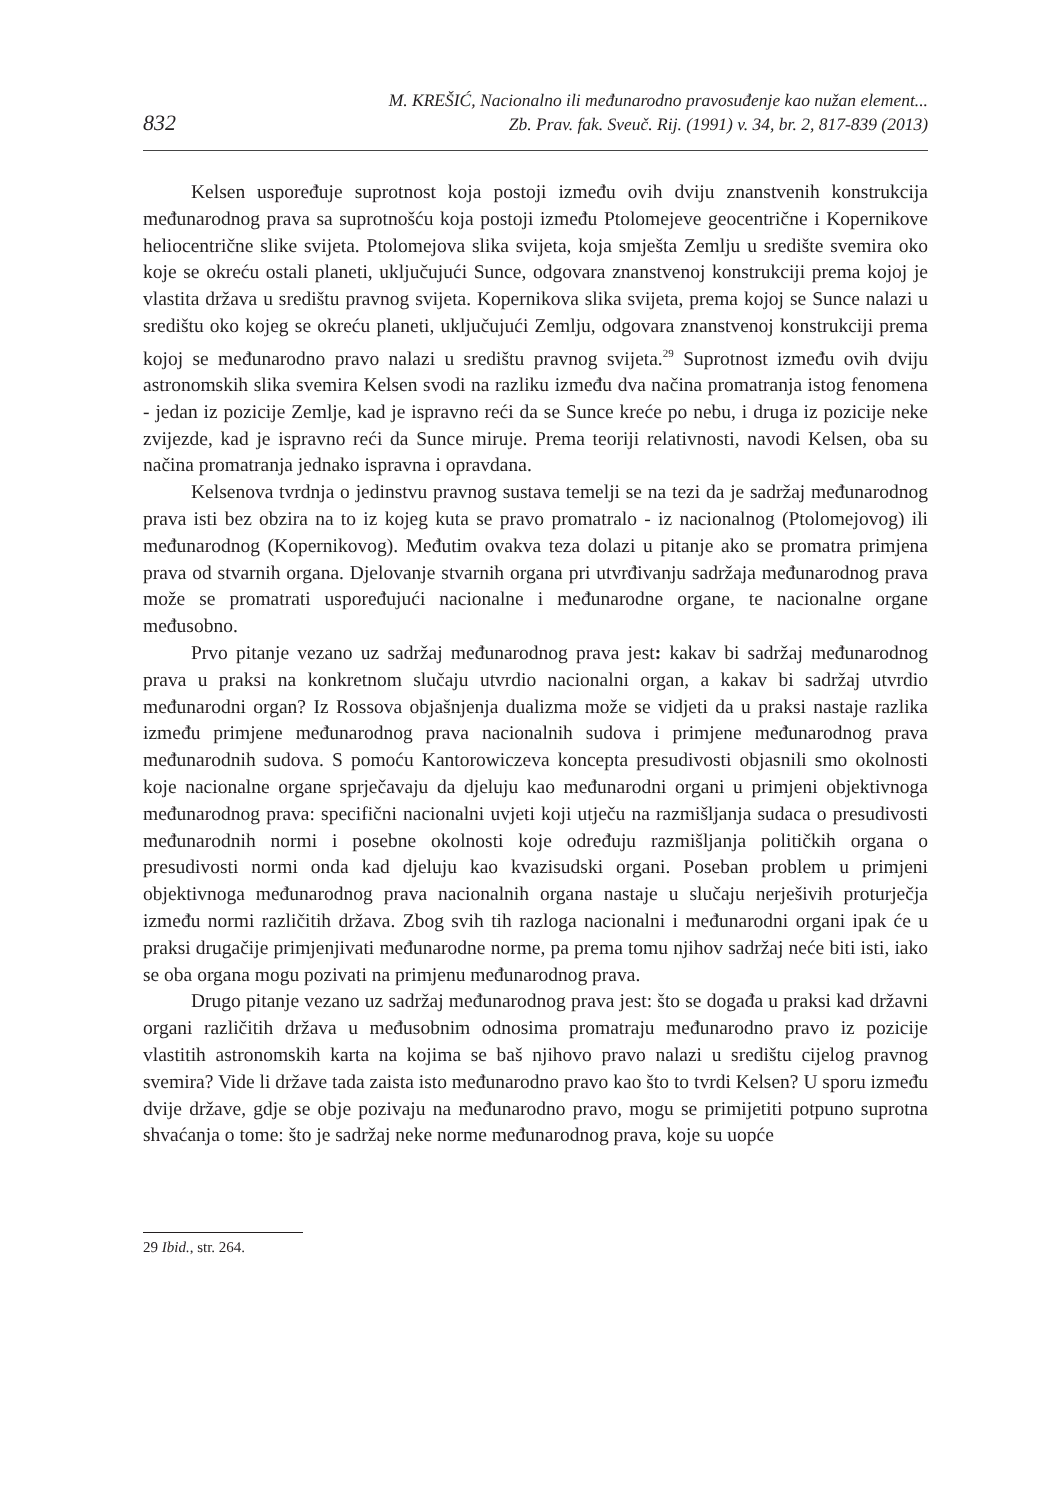832
M. KREŠIĆ, Nacionalno ili međunarodno pravosuđenje kao nužan element...
Zb. Prav. fak. Sveuč. Rij. (1991) v. 34, br. 2, 817-839 (2013)
Kelsen uspoređuje suprotnost koja postoji između ovih dviju znanstvenih konstrukcija međunarodnog prava sa suprotnošću koja postoji između Ptolomejeve geocentrične i Kopernikove heliocentrične slike svijeta. Ptolomejova slika svijeta, koja smješta Zemlju u središte svemira oko koje se okreću ostali planeti, uključujući Sunce, odgovara znanstvenoj konstrukciji prema kojoj je vlastita država u središtu pravnog svijeta. Kopernikova slika svijeta, prema kojoj se Sunce nalazi u središtu oko kojeg se okreću planeti, uključujući Zemlju, odgovara znanstvenoj konstrukciji prema kojoj se međunarodno pravo nalazi u središtu pravnog svijeta.<sup>29</sup> Suprotnost između ovih dviju astronomskih slika svemira Kelsen svodi na razliku između dva načina promatranja istog fenomena - jedan iz pozicije Zemlje, kad je ispravno reći da se Sunce kreće po nebu, i druga iz pozicije neke zvijezde, kad je ispravno reći da Sunce miruje. Prema teoriji relativnosti, navodi Kelsen, oba su načina promatranja jednako ispravna i opravdana.
Kelsenova tvrdnja o jedinstvu pravnog sustava temelji se na tezi da je sadržaj međunarodnog prava isti bez obzira na to iz kojeg kuta se pravo promatralo - iz nacionalnog (Ptolomejovog) ili međunarodnog (Kopernikovog). Međutim ovakva teza dolazi u pitanje ako se promatra primjena prava od stvarnih organa. Djelovanje stvarnih organa pri utvrđivanju sadržaja međunarodnog prava može se promatrati uspoređujući nacionalne i međunarodne organe, te nacionalne organe međusobno.
Prvo pitanje vezano uz sadržaj međunarodnog prava jest: kakav bi sadržaj međunarodnog prava u praksi na konkretnom slučaju utvrdio nacionalni organ, a kakav bi sadržaj utvrdio međunarodni organ? Iz Rossova objašnjenja dualizma može se vidjeti da u praksi nastaje razlika između primjene međunarodnog prava nacionalnih sudova i primjene međunarodnog prava međunarodnih sudova. S pomoću Kantorowiczeva koncepta presudivosti objasnili smo okolnosti koje nacionalne organe sprječavaju da djeluju kao međunarodni organi u primjeni objektivnoga međunarodnog prava: specifični nacionalni uvjeti koji utječu na razmišljanja sudaca o presudivosti međunarodnih normi i posebne okolnosti koje određuju razmišljanja političkih organa o presudivosti normi onda kad djeluju kao kvazisudski organi. Poseban problem u primjeni objektivnoga međunarodnog prava nacionalnih organa nastaje u slučaju nerješivih proturječja između normi različitih država. Zbog svih tih razloga nacionalni i međunarodni organi ipak će u praksi drugačije primjenjivati međunarodne norme, pa prema tomu njihov sadržaj neće biti isti, iako se oba organa mogu pozivati na primjenu međunarodnog prava.
Drugo pitanje vezano uz sadržaj međunarodnog prava jest: što se događa u praksi kad državni organi različitih država u međusobnim odnosima promatraju međunarodno pravo iz pozicije vlastitih astronomskih karta na kojima se baš njihovo pravo nalazi u središtu cijelog pravnog svemira? Vide li države tada zaista isto međunarodno pravo kao što to tvrdi Kelsen? U sporu između dvije države, gdje se obje pozivaju na međunarodno pravo, mogu se primijetiti potpuno suprotna shvaćanja o tome: što je sadržaj neke norme međunarodnog prava, koje su uopće
29 Ibid., str. 264.